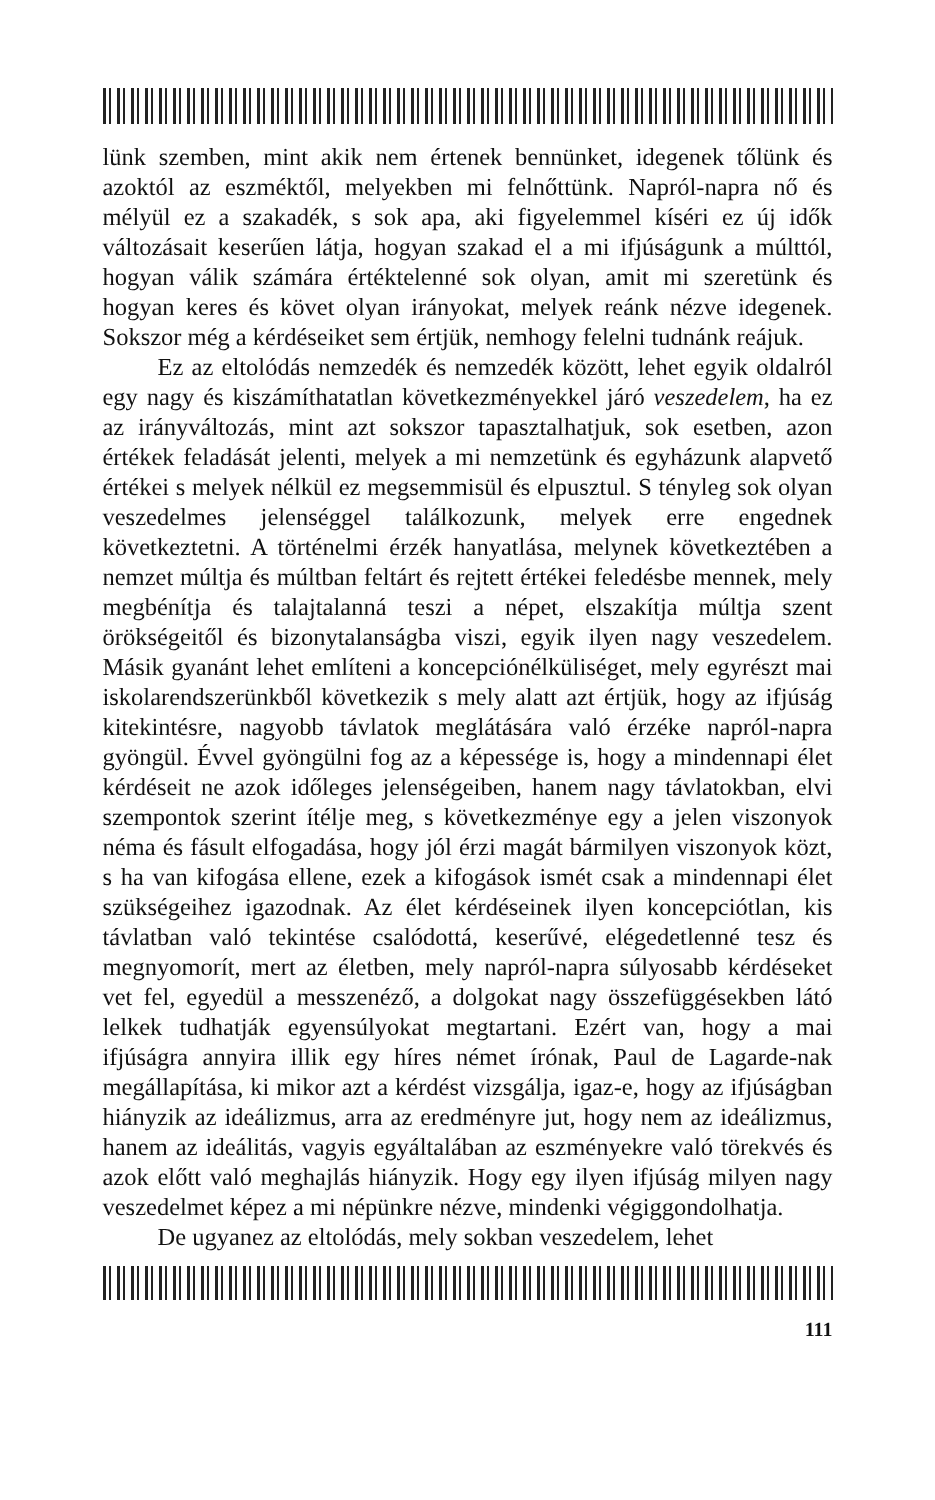lünk szemben, mint akik nem értenek bennünket, idegenek tőlünk és azoktól az eszméktől, melyekben mi felnőttünk. Napról-napra nő és mélyül ez a szakadék, s sok apa, aki figyelemmel kíséri ez új idők változásait keserűen látja, hogyan szakad el a mi ifjúságunk a múlttól, hogyan válik számára értéktelenné sok olyan, amit mi szeretünk és hogyan keres és követ olyan irányokat, melyek reánk nézve idegenek. Sokszor még a kérdéseiket sem értjük, nemhogy felelni tudnánk reájuk.
Ez az eltolódás nemzedék és nemzedék között, lehet egyik oldalról egy nagy és kiszámíthatatlan következményekkel járó veszedelem, ha ez az irányváltozás, mint azt sokszor tapasztalhatjuk, sok esetben, azon értékek feladását jelenti, melyek a mi nemzetünk és egyházunk alapvető értékei s melyek nélkül ez megsemmisül és elpusztul. S tényleg sok olyan veszedelmes jelenséggel találkozunk, melyek erre engednek következtetni. A történelmi érzék hanyatlása, melynek következtében a nemzet múltja és múltban feltárt és rejtett értékei feledésbe mennek, mely megbénítja és talajtalanná teszi a népet, elszakítja múltja szent örökségeitől és bizonytalanságba viszi, egyik ilyen nagy veszedelem. Másik gyanánt lehet említeni a koncepciónélküliséget, mely egyrészt mai iskolarendszerünkből következik s mely alatt azt értjük, hogy az ifjúság kitekintésre, nagyobb távlatok meglátására való érzéke napról-napra gyöngül. Évvel gyöngülni fog az a képessége is, hogy a mindennapi élet kérdéseit ne azok időleges jelenségeiben, hanem nagy távlatokban, elvi szempontok szerint ítélje meg, s következménye egy a jelen viszonyok néma és fásult elfogadása, hogy jól érzi magát bármilyen viszonyok közt, s ha van kifogása ellene, ezek a kifogások ismét csak a mindennapi élet szükségeihez igazodnak. Az élet kérdéseinek ilyen koncepciótlan, kis távlatban való tekintése csalódottá, keserűvé, elégedetlenné tesz és megnyomorít, mert az életben, mely napról-napra súlyosabb kérdéseket vet fel, egyedül a messzenéző, a dolgokat nagy összefüggésekben látó lelkek tudhatják egyensúlyokat megtartani. Ezért van, hogy a mai ifjúságra annyira illik egy híres német írónak, Paul de Lagarde-nak megállapítása, ki mikor azt a kérdést vizsgálja, igaz-e, hogy az ifjúságban hiányzik az ideálizmus, arra az eredményre jut, hogy nem az ideálizmus, hanem az ideálitás, vagyis egyáltalában az eszményekre való törekvés és azok előtt való meghajlás hiányzik. Hogy egy ilyen ifjúság milyen nagy veszedelmet képez a mi népünkre nézve, mindenki végiggondolhatja.
De ugyanez az eltolódás, mely sokban veszedelem, lehet
111